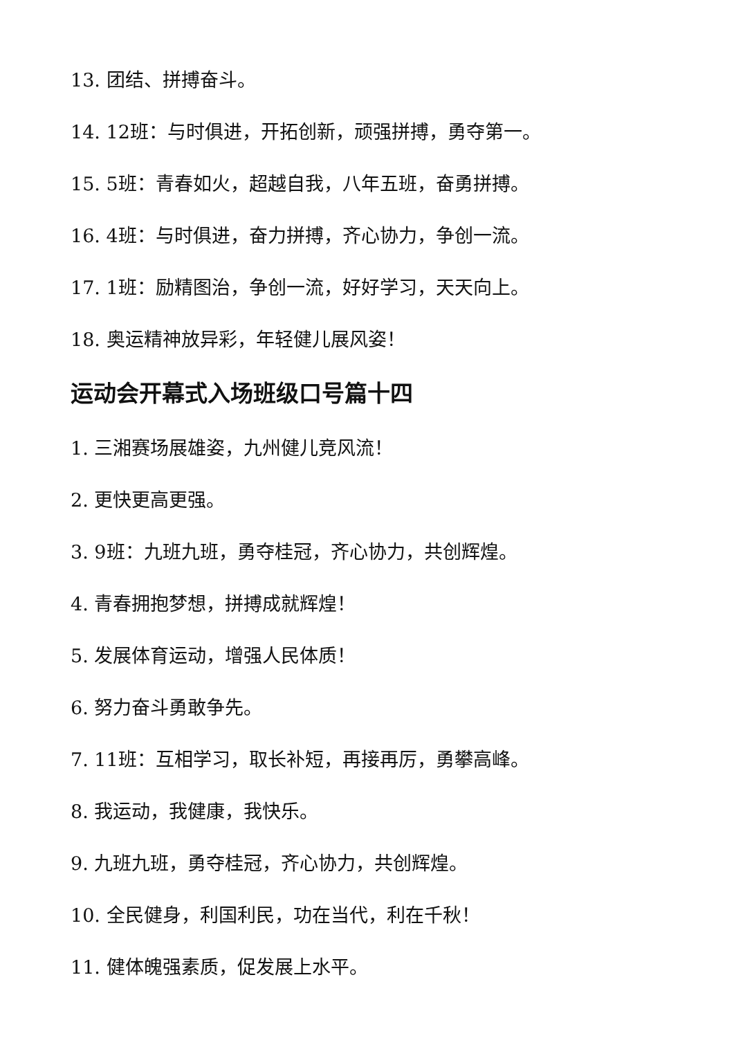13. 团结、拼搏奋斗。
14. 12班：与时俱进，开拓创新，顽强拼搏，勇夺第一。
15. 5班：青春如火，超越自我，八年五班，奋勇拼搏。
16. 4班：与时俱进，奋力拼搏，齐心协力，争创一流。
17. 1班：励精图治，争创一流，好好学习，天天向上。
18. 奥运精神放异彩，年轻健儿展风姿！
运动会开幕式入场班级口号篇十四
1. 三湘赛场展雄姿，九州健儿竞风流！
2. 更快更高更强。
3. 9班：九班九班，勇夺桂冠，齐心协力，共创辉煌。
4. 青春拥抱梦想，拼搏成就辉煌！
5. 发展体育运动，增强人民体质！
6. 努力奋斗勇敢争先。
7. 11班：互相学习，取长补短，再接再厉，勇攀高峰。
8. 我运动，我健康，我快乐。
9. 九班九班，勇夺桂冠，齐心协力，共创辉煌。
10. 全民健身，利国利民，功在当代，利在千秋！
11. 健体魄强素质，促发展上水平。